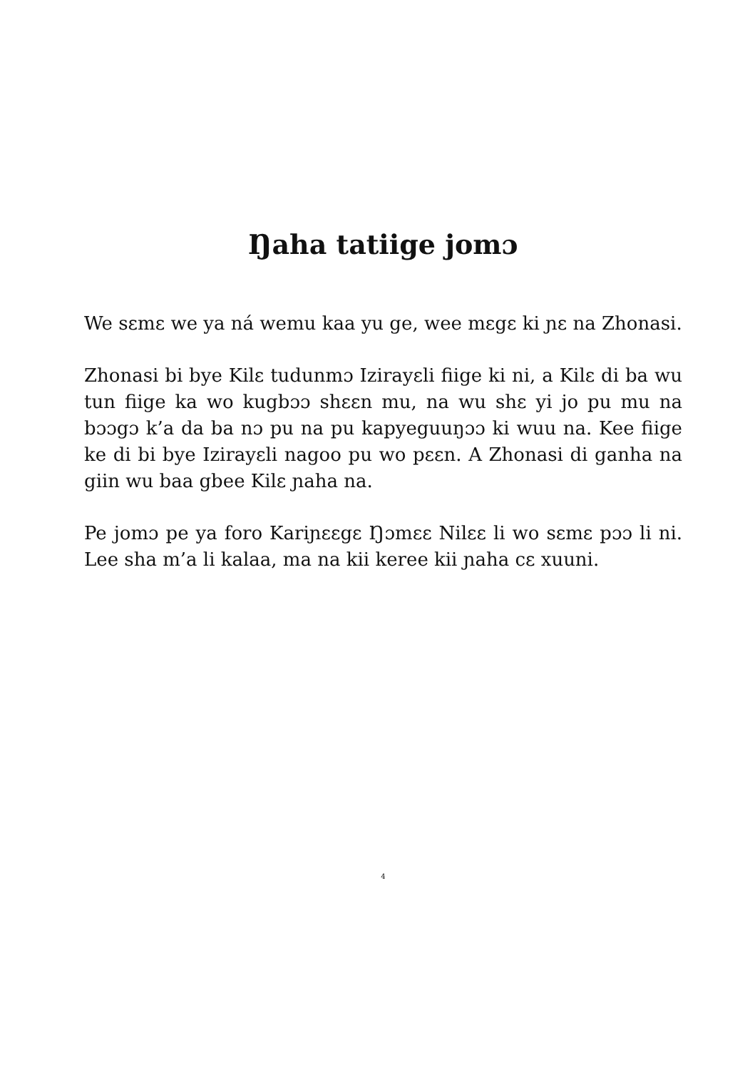Ŋaha tatiige jomɔ
We sɛmɛ we ya ná wemu kaa yu ge, wee mɛgɛ ki ɲɛ na Zhonasi.
Zhonasi bi bye Kilɛ tudunmɔ Izirayɛli fiige ki ni, a Kilɛ di ba wu tun fiige ka wo kugbɔɔ shɛɛn mu, na wu shɛ yi jo pu mu na bɔɔgɔ k’a da ba nɔ pu na pu kapyeguuŋɔɔ ki wuu na. Kee fiige ke di bi bye Izirayɛli nagoo pu wo pɛɛn. A Zhonasi di ganha na giin wu baa gbee Kilɛ ɲaha na.
Pe jomɔ pe ya foro Kariɲɛɛgɛ Ŋɔmɛɛ Nilɛɛ li wo sɛmɛ pɔɔ li ni. Lee sha m’a li kalaa, ma na kii keree kii ɲaha cɛ xuuni.
4